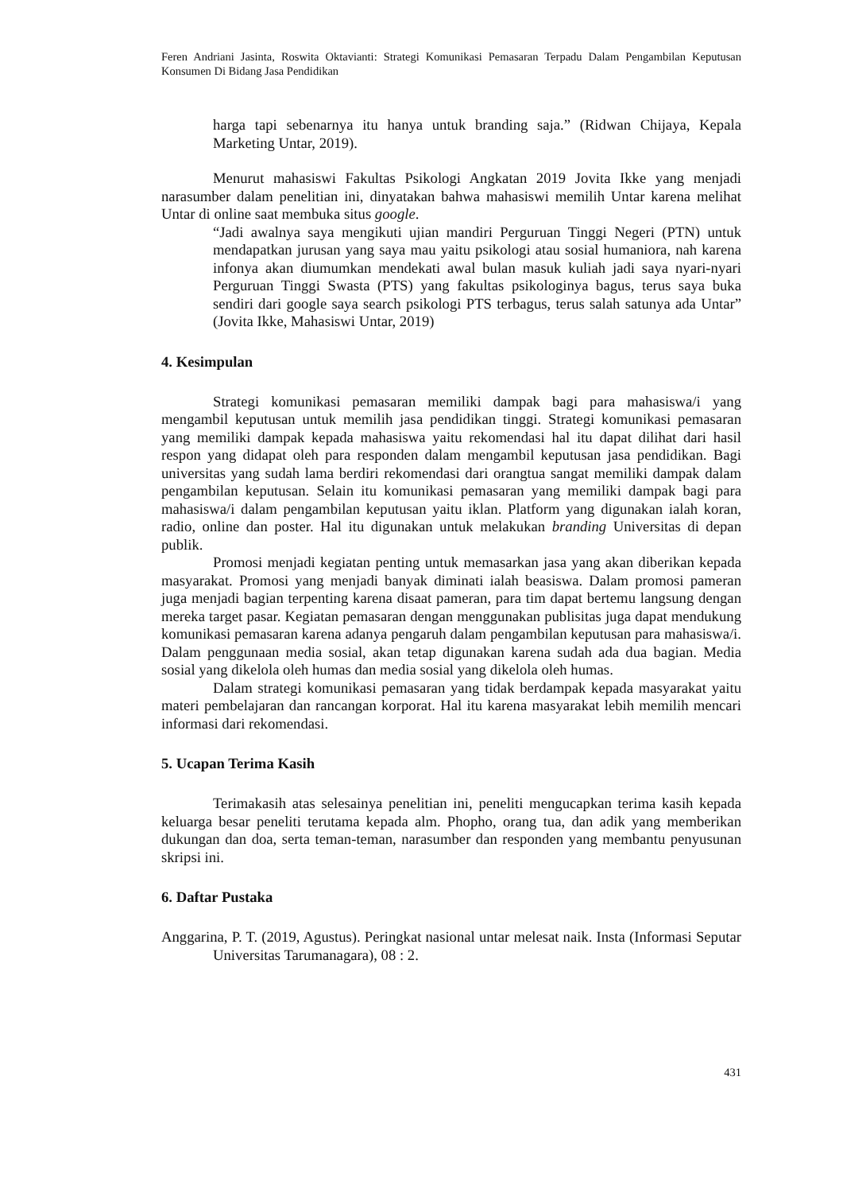Feren Andriani Jasinta, Roswita Oktavianti: Strategi Komunikasi Pemasaran Terpadu Dalam Pengambilan Keputusan Konsumen Di Bidang Jasa Pendidikan
harga tapi sebenarnya itu hanya untuk branding saja.” (Ridwan Chijaya, Kepala Marketing Untar, 2019).
Menurut mahasiswi Fakultas Psikologi Angkatan 2019 Jovita Ikke yang menjadi narasumber dalam penelitian ini, dinyatakan bahwa mahasiswi memilih Untar karena melihat Untar di online saat membuka situs google.
“Jadi awalnya saya mengikuti ujian mandiri Perguruan Tinggi Negeri (PTN) untuk mendapatkan jurusan yang saya mau yaitu psikologi atau sosial humaniora, nah karena infonya akan diumumkan mendekati awal bulan masuk kuliah jadi saya nyari-nyari Perguruan Tinggi Swasta (PTS) yang fakultas psikologinya bagus, terus saya buka sendiri dari google saya search psikologi PTS terbagus, terus salah satunya ada Untar” (Jovita Ikke, Mahasiswi Untar, 2019)
4. Kesimpulan
Strategi komunikasi pemasaran memiliki dampak bagi para mahasiswa/i yang mengambil keputusan untuk memilih jasa pendidikan tinggi. Strategi komunikasi pemasaran yang memiliki dampak kepada mahasiswa yaitu rekomendasi hal itu dapat dilihat dari hasil respon yang didapat oleh para responden dalam mengambil keputusan jasa pendidikan. Bagi universitas yang sudah lama berdiri rekomendasi dari orangtua sangat memiliki dampak dalam pengambilan keputusan. Selain itu komunikasi pemasaran yang memiliki dampak bagi para mahasiswa/i dalam pengambilan keputusan yaitu iklan. Platform yang digunakan ialah koran, radio, online dan poster. Hal itu digunakan untuk melakukan branding Universitas di depan publik.
Promosi menjadi kegiatan penting untuk memasarkan jasa yang akan diberikan kepada masyarakat. Promosi yang menjadi banyak diminati ialah beasiswa. Dalam promosi pameran juga menjadi bagian terpenting karena disaat pameran, para tim dapat bertemu langsung dengan mereka target pasar. Kegiatan pemasaran dengan menggunakan publisitas juga dapat mendukung komunikasi pemasaran karena adanya pengaruh dalam pengambilan keputusan para mahasiswa/i. Dalam penggunaan media sosial, akan tetap digunakan karena sudah ada dua bagian. Media sosial yang dikelola oleh humas dan media sosial yang dikelola oleh humas.
Dalam strategi komunikasi pemasaran yang tidak berdampak kepada masyarakat yaitu materi pembelajaran dan rancangan korporat. Hal itu karena masyarakat lebih memilih mencari informasi dari rekomendasi.
5. Ucapan Terima Kasih
Terimakasih atas selesainya penelitian ini, peneliti mengucapkan terima kasih kepada keluarga besar peneliti terutama kepada alm. Phopho, orang tua, dan adik yang memberikan dukungan dan doa, serta teman-teman, narasumber dan responden yang membantu penyusunan skripsi ini.
6. Daftar Pustaka
Anggarina, P. T. (2019, Agustus). Peringkat nasional untar melesat naik. Insta (Informasi Seputar Universitas Tarumanagara), 08 : 2.
431